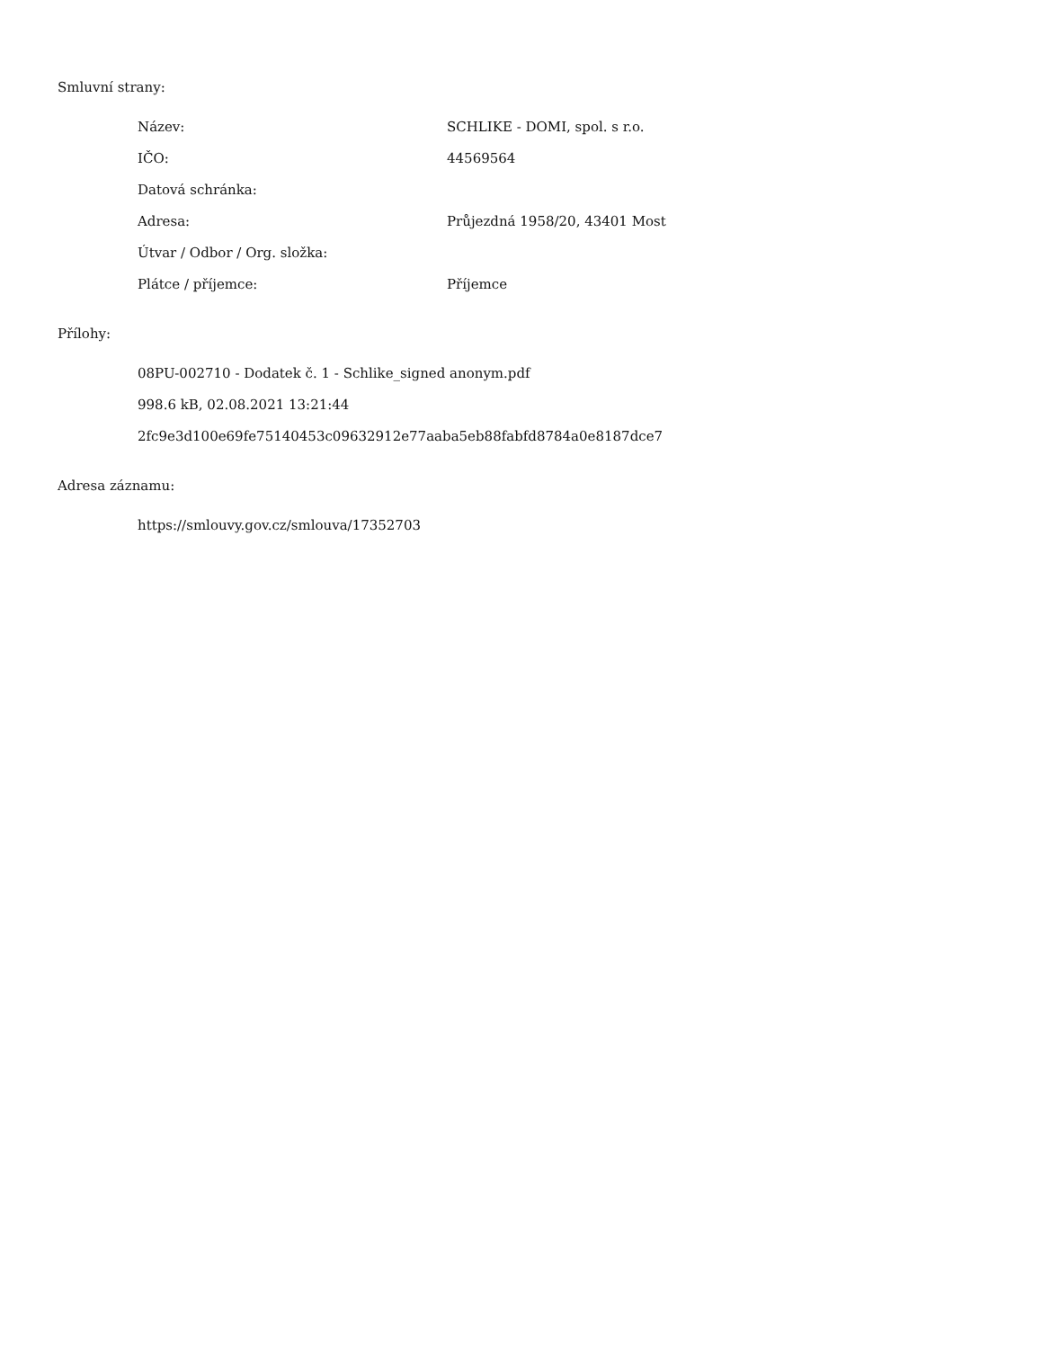Smluvní strany:
| Název: | SCHLIKE - DOMI, spol. s r.o. |
| IČO: | 44569564 |
| Datová schránka: | |
| Adresa: | Průjezdná 1958/20, 43401 Most |
| Útvar / Odbor / Org. složka: | |
| Plátce / příjemce: | Příjemce |
Přílohy:
08PU-002710 - Dodatek č. 1 - Schlike_signed anonym.pdf
998.6 kB, 02.08.2021 13:21:44
2fc9e3d100e69fe75140453c09632912e77aaba5eb88fabfd8784a0e8187dce7
Adresa záznamu:
https://smlouvy.gov.cz/smlouva/17352703